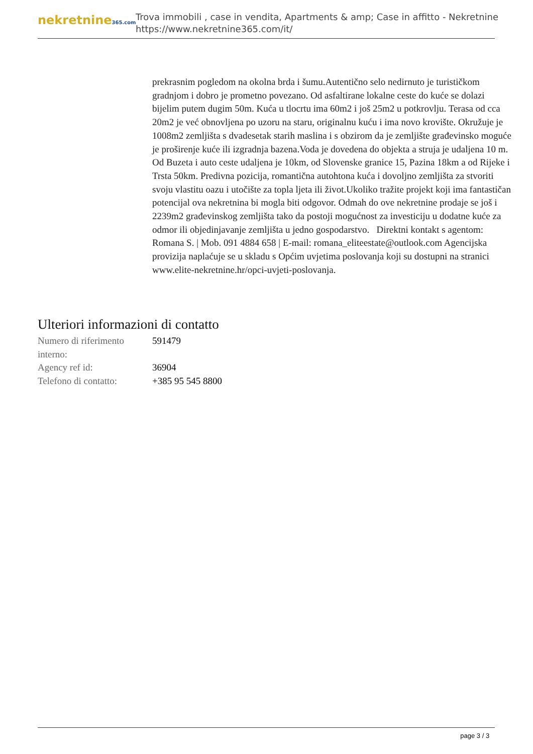nekretnine365.com
Trova immobili , case in vendita, Apartments & amp; Case in affitto - Nekretnine
https://www.nekretnine365.com/it/
prekrasnim pogledom na okolna brda i šumu.Autentično selo nedirnuto je turističkom gradnjom i dobro je prometno povezano. Od asfaltirane lokalne ceste do kuće se dolazi bijelim putem dugim 50m. Kuća u tlocrtu ima 60m2 i još 25m2 u potkrovlju. Terasa od cca 20m2 je već obnovljena po uzoru na staru, originalnu kuću i ima novo krovište. Okružuje je 1008m2 zemljišta s dvadesetak starih maslina i s obzirom da je zemljište građevinsko moguće je proširenje kuće ili izgradnja bazena.Voda je dovedena do objekta a struja je udaljena 10 m. Od Buzeta i auto ceste udaljena je 10km, od Slovenske granice 15, Pazina 18km a od Rijeke i Trsta 50km. Predivna pozicija, romantična autohtona kuća i dovoljno zemljišta za stvoriti svoju vlastitu oazu i utočište za topla ljeta ili život.Ukoliko tražite projekt koji ima fantastičan potencijal ova nekretnina bi mogla biti odgovor. Odmah do ove nekretnine prodaje se još i 2239m2 građevinskog zemljišta tako da postoji mogućnost za investiciju u dodatne kuće za odmor ili objedinjavanje zemljišta u jedno gospodarstvo. Direktni kontakt s agentom: Romana S. | Mob. 091 4884 658 | E-mail: romana_eliteestate@outlook.com Agencijska provizija naplaćuje se u skladu s Općim uvjetima poslovanja koji su dostupni na stranici www.elite-nekretnine.hr/opci-uvjeti-poslovanja.
Ulteriori informazioni di contatto
| Numero di riferimento interno: | 591479 |
| Agency ref id: | 36904 |
| Telefono di contatto: | +385 95 545 8800 |
page 3 / 3